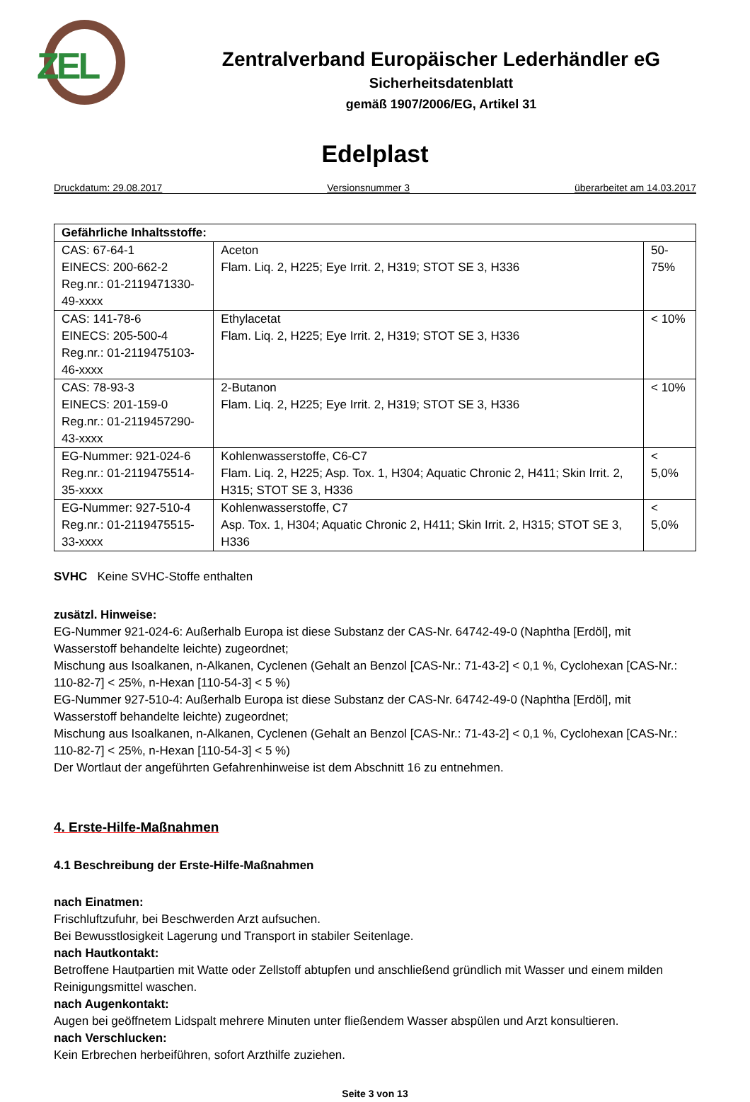ZEL
Zentralverband Europäischer Lederhändler eG
Sicherheitsdatenblatt
gemäß 1907/2006/EG, Artikel 31
Edelplast
Druckdatum: 29.08.2017 Versionsnummer 3 überarbeitet am 14.03.2017
| Gefährliche Inhaltsstoffe: | | |
| --- | --- | --- |
| CAS: 67-64-1 EINECS: 200-662-2 Reg.nr.: 01-2119471330-49-xxxx | Aceton Flam. Liq. 2, H225; Eye Irrit. 2, H319; STOT SE 3, H336 | 50-75% |
| CAS: 141-78-6 EINECS: 205-500-4 Reg.nr.: 01-2119475103-46-xxxx | Ethylacetat Flam. Liq. 2, H225; Eye Irrit. 2, H319; STOT SE 3, H336 | < 10% |
| CAS: 78-93-3 EINECS: 201-159-0 Reg.nr.: 01-2119457290-43-xxxx | 2-Butanon Flam. Liq. 2, H225; Eye Irrit. 2, H319; STOT SE 3, H336 | < 10% |
| EG-Nummer: 921-024-6 Reg.nr.: 01-2119475514-35-xxxx | Kohlenwasserstoffe, C6-C7 Flam. Liq. 2, H225; Asp. Tox. 1, H304; Aquatic Chronic 2, H411; Skin Irrit. 2, H315; STOT SE 3, H336 | < 5,0% |
| EG-Nummer: 927-510-4 Reg.nr.: 01-2119475515-33-xxxx | Kohlenwasserstoffe, C7 Asp. Tox. 1, H304; Aquatic Chronic 2, H411; Skin Irrit. 2, H315; STOT SE 3, H336 | < 5,0% |
SVHC Keine SVHC-Stoffe enthalten
zusätzl. Hinweise:
EG-Nummer 921-024-6: Außerhalb Europa ist diese Substanz der CAS-Nr. 64742-49-0 (Naphtha [Erdöl], mit Wasserstoff behandelte leichte) zugeordnet;
Mischung aus Isoalkanen, n-Alkanen, Cyclenen (Gehalt an Benzol [CAS-Nr.: 71-43-2] < 0,1 %, Cyclohexan [CAS-Nr.: 110-82-7] < 25%, n-Hexan [110-54-3] < 5 %)
EG-Nummer 927-510-4: Außerhalb Europa ist diese Substanz der CAS-Nr. 64742-49-0 (Naphtha [Erdöl], mit Wasserstoff behandelte leichte) zugeordnet;
Mischung aus Isoalkanen, n-Alkanen, Cyclenen (Gehalt an Benzol [CAS-Nr.: 71-43-2] < 0,1 %, Cyclohexan [CAS-Nr.: 110-82-7] < 25%, n-Hexan [110-54-3] < 5 %)
Der Wortlaut der angeführten Gefahrenhinweise ist dem Abschnitt 16 zu entnehmen.
4. Erste-Hilfe-Maßnahmen
4.1 Beschreibung der Erste-Hilfe-Maßnahmen
nach Einatmen:
Frischluftzufuhr, bei Beschwerden Arzt aufsuchen.
Bei Bewusstlosigkeit Lagerung und Transport in stabiler Seitenlage.
nach Hautkontakt:
Betroffene Hautpartien mit Watte oder Zellstoff abtupfen und anschließend gründlich mit Wasser und einem milden Reinigungsmittel waschen.
nach Augenkontakt:
Augen bei geöffnetem Lidspalt mehrere Minuten unter fließendem Wasser abspülen und Arzt konsultieren.
nach Verschlucken:
Kein Erbrechen herbeiführen, sofort Arzthilfe zuziehen.
Seite 3 von 13